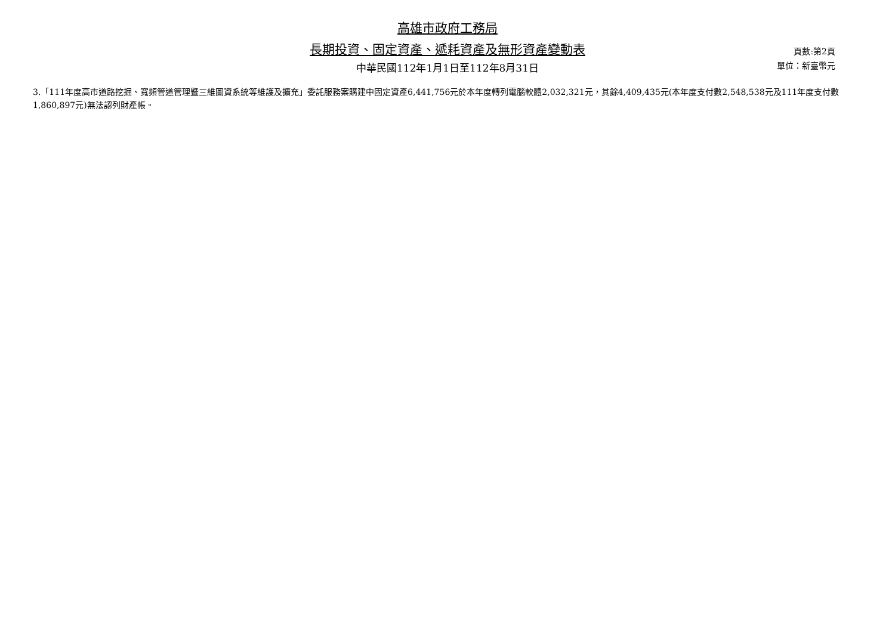高雄市政府工務局
長期投資、固定資產、遞耗資產及無形資產變動表
中華民國112年1月1日至112年8月31日
頁數:第2頁
單位：新臺幣元
3.「111年度高市道路挖掘、寬頻管道管理暨三維圖資系統等維護及擴充」委託服務案購建中固定資產6,441,756元於本年度轉列電腦軟體2,032,321元，其餘4,409,435元(本年度支付數2,548,538元及111年度支付數1,860,897元)無法認列財產帳。